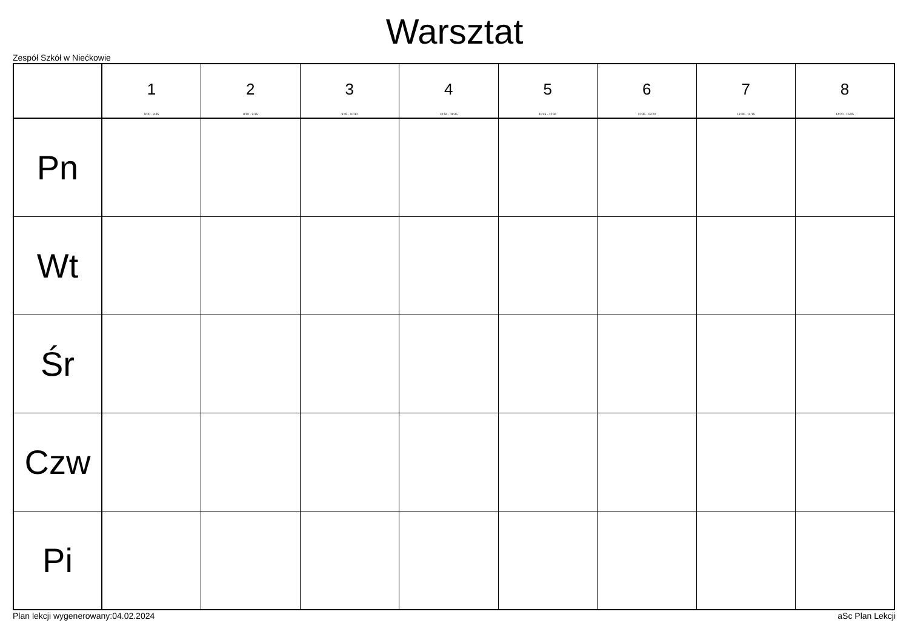Warsztat
Zespół Szkół w Niećkowie
| | 1 8:00 - 8:45 | 2 8:50 - 9:35 | 3 9:45 - 10:30 | 4 10:50 - 11:35 | 5 11:45 - 12:30 | 6 12:35 - 13:20 | 7 13:30 - 14:15 | 8 14:20 - 15:05 |
| --- | --- | --- | --- | --- | --- | --- | --- | --- |
| Pn | | | | | | | | |
| Wt | | | | | | | | |
| Śr | | | | | | | | |
| Czw | | | | | | | | |
| Pi | | | | | | | | |
Plan lekcji wygenerowany:04.02.2024 aSc Plan Lekcji